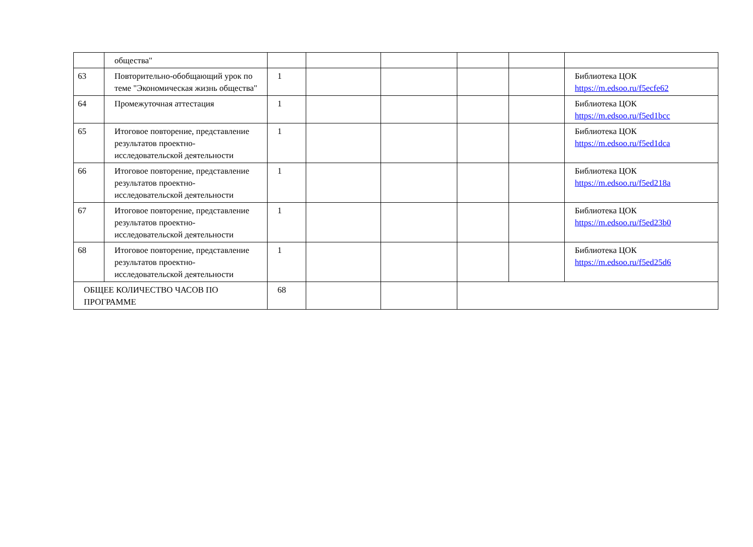| | общества" | | | | | | |
| 63 | Повторительно-обобщающий урок по теме "Экономическая жизнь общества" | 1 | | | | | Библиотека ЦОК https://m.edsoo.ru/f5ecfe62 |
| 64 | Промежуточная аттестация | 1 | | | | | Библиотека ЦОК https://m.edsoo.ru/f5ed1bcc |
| 65 | Итоговое повторение, представление результатов проектно-исследовательской деятельности | 1 | | | | | Библиотека ЦОК https://m.edsoo.ru/f5ed1dca |
| 66 | Итоговое повторение, представление результатов проектно-исследовательской деятельности | 1 | | | | | Библиотека ЦОК https://m.edsoo.ru/f5ed218a |
| 67 | Итоговое повторение, представление результатов проектно-исследовательской деятельности | 1 | | | | | Библиотека ЦОК https://m.edsoo.ru/f5ed23b0 |
| 68 | Итоговое повторение, представление результатов проектно-исследовательской деятельности | 1 | | | | | Библиотека ЦОК https://m.edsoo.ru/f5ed25d6 |
| ОБЩЕЕ КОЛИЧЕСТВО ЧАСОВ ПО ПРОГРАММЕ | | 68 | | | | | |